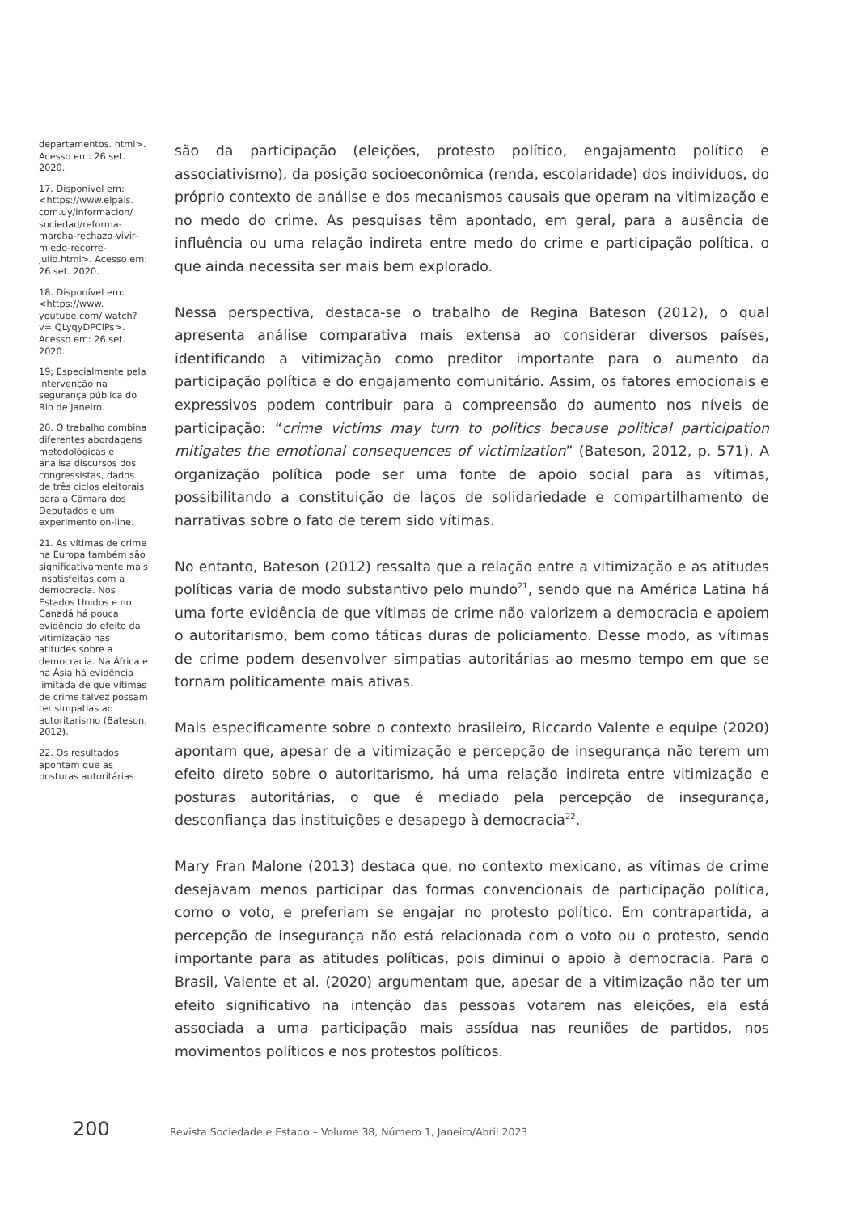departamentos. html>. Acesso em: 26 set. 2020.
17. Disponível em: <https://www.elpais. com.uy/informacion/ sociedad/reforma-marcha-rechazo-vivir-miedo-recorre-julio.html>. Acesso em: 26 set. 2020.
18. Disponível em: <https://www. youtube.com/ watch?v= QLyqyDPClPs>. Acesso em: 26 set. 2020.
19; Especialmente pela intervenção na segurança pública do Rio de Janeiro.
20. O trabalho combina diferentes abordagens metodológicas e analisa discursos dos congressistas, dados de três ciclos eleitorais para a Câmara dos Deputados e um experimento on-line.
21. As vítimas de crime na Europa também são significativamente mais insatisfeitas com a democracia. Nos Estados Unidos e no Canadá há pouca evidência do efeito da vitimização nas atitudes sobre a democracia. Na África e na Ásia há evidência limitada de que vítimas de crime talvez possam ter simpatias ao autoritarismo (Bateson, 2012).
22. Os resultados apontam que as posturas autoritárias
são da participação (eleições, protesto político, engajamento político e associativismo), da posição socioeconômica (renda, escolaridade) dos indivíduos, do próprio contexto de análise e dos mecanismos causais que operam na vitimização e no medo do crime. As pesquisas têm apontado, em geral, para a ausência de influência ou uma relação indireta entre medo do crime e participação política, o que ainda necessita ser mais bem explorado.
Nessa perspectiva, destaca-se o trabalho de Regina Bateson (2012), o qual apresenta análise comparativa mais extensa ao considerar diversos países, identificando a vitimização como preditor importante para o aumento da participação política e do engajamento comunitário. Assim, os fatores emocionais e expressivos podem contribuir para a compreensão do aumento nos níveis de participação: “crime victims may turn to politics because political participation mitigates the emotional consequences of victimization” (Bateson, 2012, p. 571). A organização política pode ser uma fonte de apoio social para as vítimas, possibilitando a constituição de laços de solidariedade e compartilhamento de narrativas sobre o fato de terem sido vítimas.
No entanto, Bateson (2012) ressalta que a relação entre a vitimização e as atitudes políticas varia de modo substantivo pelo mundo<sup>21</sup>, sendo que na América Latina há uma forte evidência de que vítimas de crime não valorizem a democracia e apoiem o autoritarismo, bem como táticas duras de policiamento. Desse modo, as vítimas de crime podem desenvolver simpatias autoritárias ao mesmo tempo em que se tornam politicamente mais ativas.
Mais especificamente sobre o contexto brasileiro, Riccardo Valente e equipe (2020) apontam que, apesar de a vitimização e percepção de insegurança não terem um efeito direto sobre o autoritarismo, há uma relação indireta entre vitimização e posturas autoritárias, o que é mediado pela percepção de insegurança, desconfiança das instituições e desapego à democracia<sup>22</sup>.
Mary Fran Malone (2013) destaca que, no contexto mexicano, as vítimas de crime desejavam menos participar das formas convencionais de participação política, como o voto, e preferiam se engajar no protesto político. Em contrapartida, a percepção de insegurança não está relacionada com o voto ou o protesto, sendo importante para as atitudes políticas, pois diminui o apoio à democracia. Para o Brasil, Valente et al. (2020) argumentam que, apesar de a vitimização não ter um efeito significativo na intenção das pessoas votarem nas eleições, ela está associada a uma participação mais assídua nas reuniões de partidos, nos movimentos políticos e nos protestos políticos.
200 Revista Sociedade e Estado – Volume 38, Número 1, Janeiro/Abril 2023